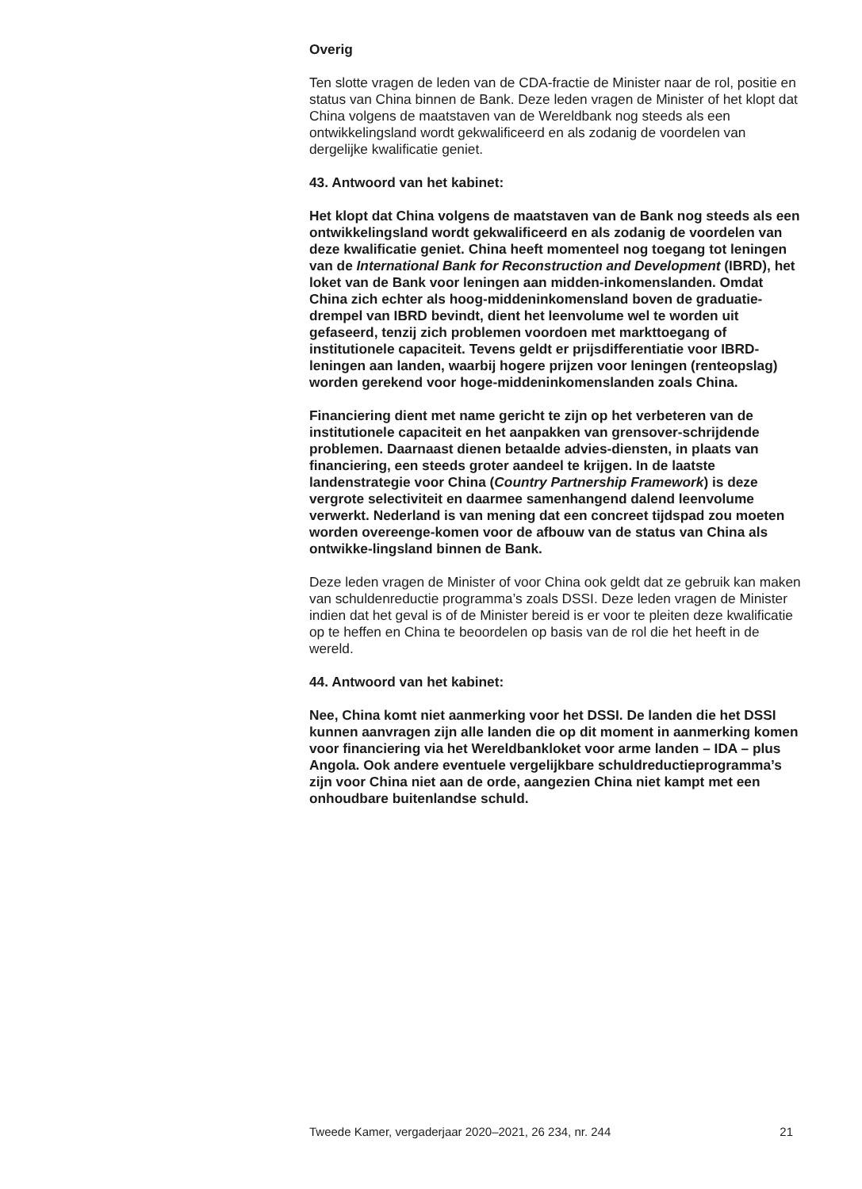Overig
Ten slotte vragen de leden van de CDA-fractie de Minister naar de rol, positie en status van China binnen de Bank. Deze leden vragen de Minister of het klopt dat China volgens de maatstaven van de Wereldbank nog steeds als een ontwikkelingsland wordt gekwalificeerd en als zodanig de voordelen van dergelijke kwalificatie geniet.
43. Antwoord van het kabinet:
Het klopt dat China volgens de maatstaven van de Bank nog steeds als een ontwikkelingsland wordt gekwalificeerd en als zodanig de voordelen van deze kwalificatie geniet. China heeft momenteel nog toegang tot leningen van de International Bank for Reconstruction and Development (IBRD), het loket van de Bank voor leningen aan midden-inkomenslanden. Omdat China zich echter als hoog-middeninkomensland boven de graduatie-drempel van IBRD bevindt, dient het leenvolume wel te worden uit gefaseerd, tenzij zich problemen voordoen met markttoegang of institutionele capaciteit. Tevens geldt er prijsdifferentiatie voor IBRD-leningen aan landen, waarbij hogere prijzen voor leningen (renteopslag) worden gerekend voor hoge-middeninkomenslanden zoals China.
Financiering dient met name gericht te zijn op het verbeteren van de institutionele capaciteit en het aanpakken van grensover-schrijdende problemen. Daarnaast dienen betaalde advies-diensten, in plaats van financiering, een steeds groter aandeel te krijgen. In de laatste landenstrategie voor China (Country Partnership Framework) is deze vergrote selectiviteit en daarmee samenhangend dalend leenvolume verwerkt. Nederland is van mening dat een concreet tijdspad zou moeten worden overeenge-komen voor de afbouw van de status van China als ontwikke-lingsland binnen de Bank.
Deze leden vragen de Minister of voor China ook geldt dat ze gebruik kan maken van schuldenreductie programma’s zoals DSSI. Deze leden vragen de Minister indien dat het geval is of de Minister bereid is er voor te pleiten deze kwalificatie op te heffen en China te beoordelen op basis van de rol die het heeft in de wereld.
44. Antwoord van het kabinet:
Nee, China komt niet aanmerking voor het DSSI. De landen die het DSSI kunnen aanvragen zijn alle landen die op dit moment in aanmerking komen voor financiering via het Wereldbankloket voor arme landen – IDA – plus Angola. Ook andere eventuele vergelijkbare schuldreductieprogramma’s zijn voor China niet aan de orde, aangezien China niet kampt met een onhoudbare buitenlandse schuld.
Tweede Kamer, vergaderjaar 2020–2021, 26 234, nr. 244 21